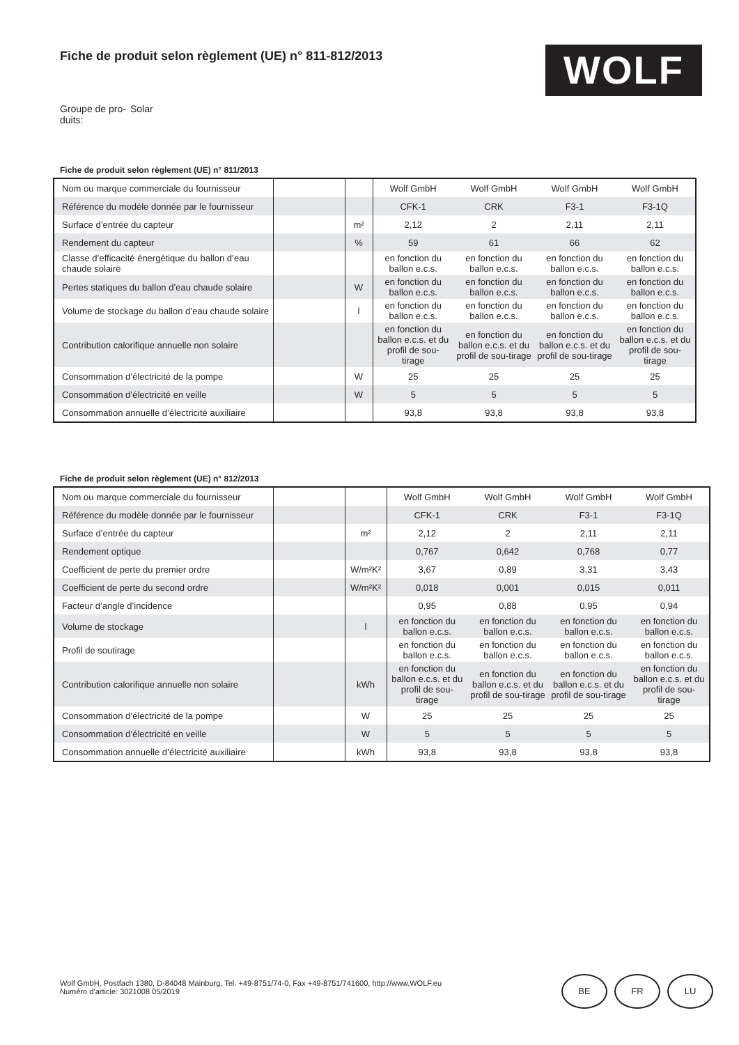Fiche de produit selon règlement (UE) n° 811-812/2013
WOLF
Groupe de pro-
duits:
Solar
Fiche de produit selon règlement (UE) n° 811/2013
| Nom ou marque commerciale du fournisseur | | | Wolf GmbH | Wolf GmbH | Wolf GmbH | Wolf GmbH |
| Référence du modèle donnée par le fournisseur | | | CFK-1 | CRK | F3-1 | F3-1Q |
| Surface d’entrée du capteur | | m² | 2,12 | 2 | 2,11 | 2,11 |
| Rendement du capteur | | % | 59 | 61 | 66 | 62 |
| Classe d’efficacité énergétique du ballon d’eau chaude solaire | | | en fonction du ballon e.c.s. | en fonction du ballon e.c.s. | en fonction du ballon e.c.s. | en fonction du ballon e.c.s. |
| Pertes statiques du ballon d’eau chaude solaire | | W | en fonction du ballon e.c.s. | en fonction du ballon e.c.s. | en fonction du ballon e.c.s. | en fonction du ballon e.c.s. |
| Volume de stockage du ballon d’eau chaude solaire | | l | en fonction du ballon e.c.s. | en fonction du ballon e.c.s. | en fonction du ballon e.c.s. | en fonction du ballon e.c.s. |
| Contribution calorifique annuelle non solaire | | | en fonction du ballon e.c.s. et du profil de sou-tirage | en fonction du ballon e.c.s. et du profil de sou-tirage | en fonction du ballon e.c.s. et du profil de sou-tirage | en fonction du ballon e.c.s. et du profil de sou-tirage |
| Consommation d’électricité de la pompe | | W | 25 | 25 | 25 | 25 |
| Consommation d’électricité en veille | | W | 5 | 5 | 5 | 5 |
| Consommation annuelle d’électricité auxiliaire | | | 93,8 | 93,8 | 93,8 | 93,8 |
Fiche de produit selon règlement (UE) n° 812/2013
| Nom ou marque commerciale du fournisseur | | | Wolf GmbH | Wolf GmbH | Wolf GmbH | Wolf GmbH |
| Référence du modèle donnée par le fournisseur | | | CFK-1 | CRK | F3-1 | F3-1Q |
| Surface d’entrée du capteur | | m² | 2,12 | 2 | 2,11 | 2,11 |
| Rendement optique | | | 0,767 | 0,642 | 0,768 | 0,77 |
| Coefficient de perte du premier ordre | | W/m²K² | 3,67 | 0,89 | 3,31 | 3,43 |
| Coefficient de perte du second ordre | | W/m²K² | 0,018 | 0,001 | 0,015 | 0,011 |
| Facteur d’angle d’incidence | | | 0,95 | 0,88 | 0,95 | 0,94 |
| Volume de stockage | | l | en fonction du ballon e.c.s. | en fonction du ballon e.c.s. | en fonction du ballon e.c.s. | en fonction du ballon e.c.s. |
| Profil de soutirage | | | en fonction du ballon e.c.s. | en fonction du ballon e.c.s. | en fonction du ballon e.c.s. | en fonction du ballon e.c.s. |
| Contribution calorifique annuelle non solaire | | kWh | en fonction du ballon e.c.s. et du profil de sou-tirage | en fonction du ballon e.c.s. et du profil de sou-tirage | en fonction du ballon e.c.s. et du profil de sou-tirage | en fonction du ballon e.c.s. et du profil de sou-tirage |
| Consommation d’électricité de la pompe | | W | 25 | 25 | 25 | 25 |
| Consommation d’électricité en veille | | W | 5 | 5 | 5 | 5 |
| Consommation annuelle d’électricité auxiliaire | | kWh | 93,8 | 93,8 | 93,8 | 93,8 |
Wolf GmbH, Postfach 1380, D-84048 Mainburg, Tel. +49-8751/74-0, Fax +49-8751/741600, http://www.WOLF.eu
Numéro d’article: 3021008 05/2019
BE FR LU